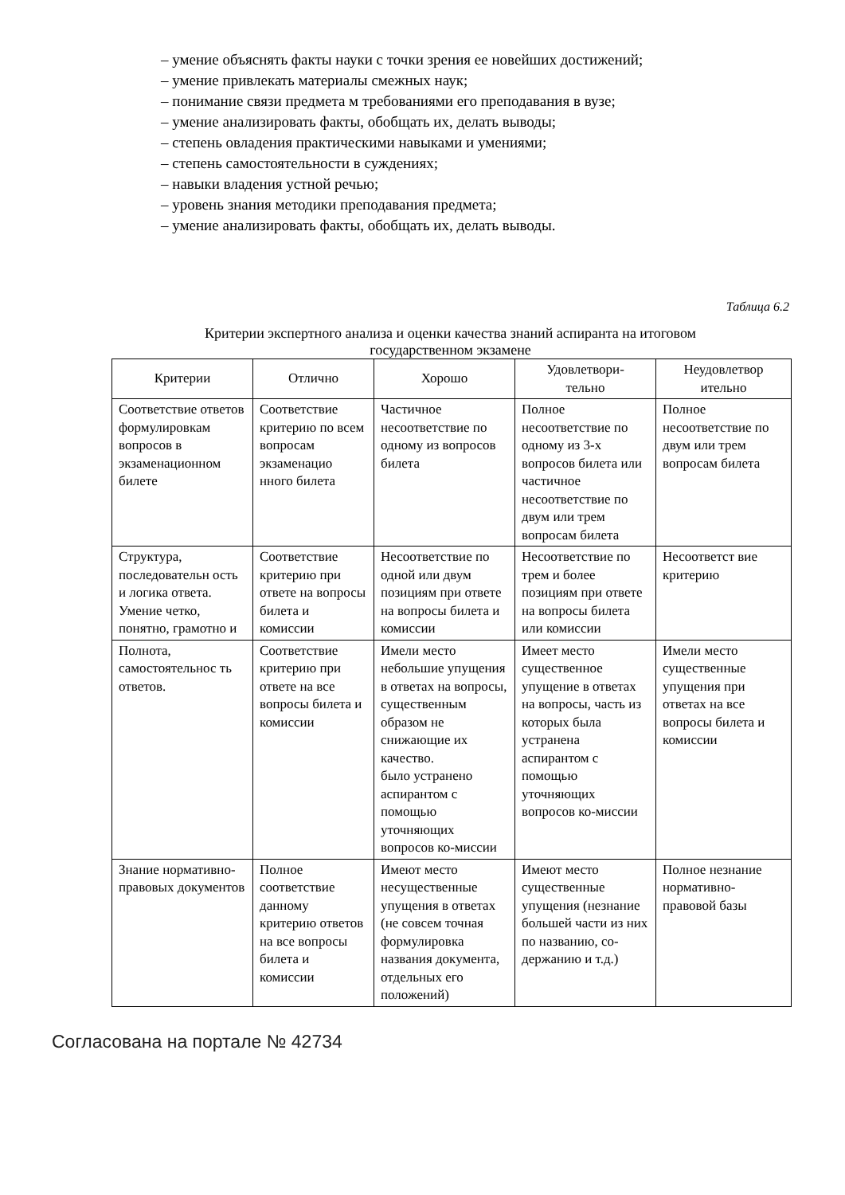– умение объяснять факты науки с точки зрения ее новейших достижений;
– умение привлекать материалы смежных наук;
– понимание связи предмета м требованиями его преподавания в вузе;
– умение анализировать факты, обобщать их, делать выводы;
– степень овладения практическими навыками и умениями;
– степень самостоятельности в суждениях;
– навыки владения устной речью;
– уровень знания методики преподавания предмета;
– умение анализировать факты, обобщать их, делать выводы.
Таблица 6.2
Критерии экспертного анализа и оценки качества знаний аспиранта на итоговом
государственном экзамене
| Критерии | Отлично | Хорошо | Удовлетвори- тельно | Неудовлетвор ительно |
| --- | --- | --- | --- | --- |
| Соответствие ответов формулировкам вопросов в экзаменационном билете | Соответствие критерию по всем вопросам экзаменацио нного билета | Частичное несоответствие по одному из вопросов билета | Полное несоответствие по одному из 3-х вопросов билета или частичное несоответствие по двум или трем вопросам билета | Полное несоответствие по двум или трем вопросам билета |
| Структура, последовательн ость и логика ответа. Умение четко, понятно, грамотно и | Соответствие критерию при ответе на вопросы билета и комиссии | Несоответствие по одной или двум позициям при ответе на вопросы билета и комиссии | Несоответствие по трем и более позициям при ответе на вопросы билета или комиссии | Несоответст вие критерию |
| Полнота, самостоятельнос ть ответов. | Соответствие критерию при ответе на все вопросы билета и комиссии | Имели место небольшие упущения в ответах на вопросы, существенным образом не снижающие их качество. было устранено аспирантом с помощью уточняющих вопросов ко-миссии | Имеет место существенное упущение в ответах на вопросы, часть из которых была устранена аспирантом с помощью уточняющих вопросов ко-миссии | Имели место существенные упущения при ответах на все вопросы билета и комиссии |
| Знание нормативно-правовых документов | Полное соответствие данному критерию ответов на все вопросы билета и комиссии | Имеют место несущественные упущения в ответах (не совсем точная формулировка названия документа, отдельных его положений) | Имеют место существенные упущения (незнание большей части из них по названию, со- держанию и т.д.) | Полное незнание нормативно-правовой базы |
Согласована на портале № 42734